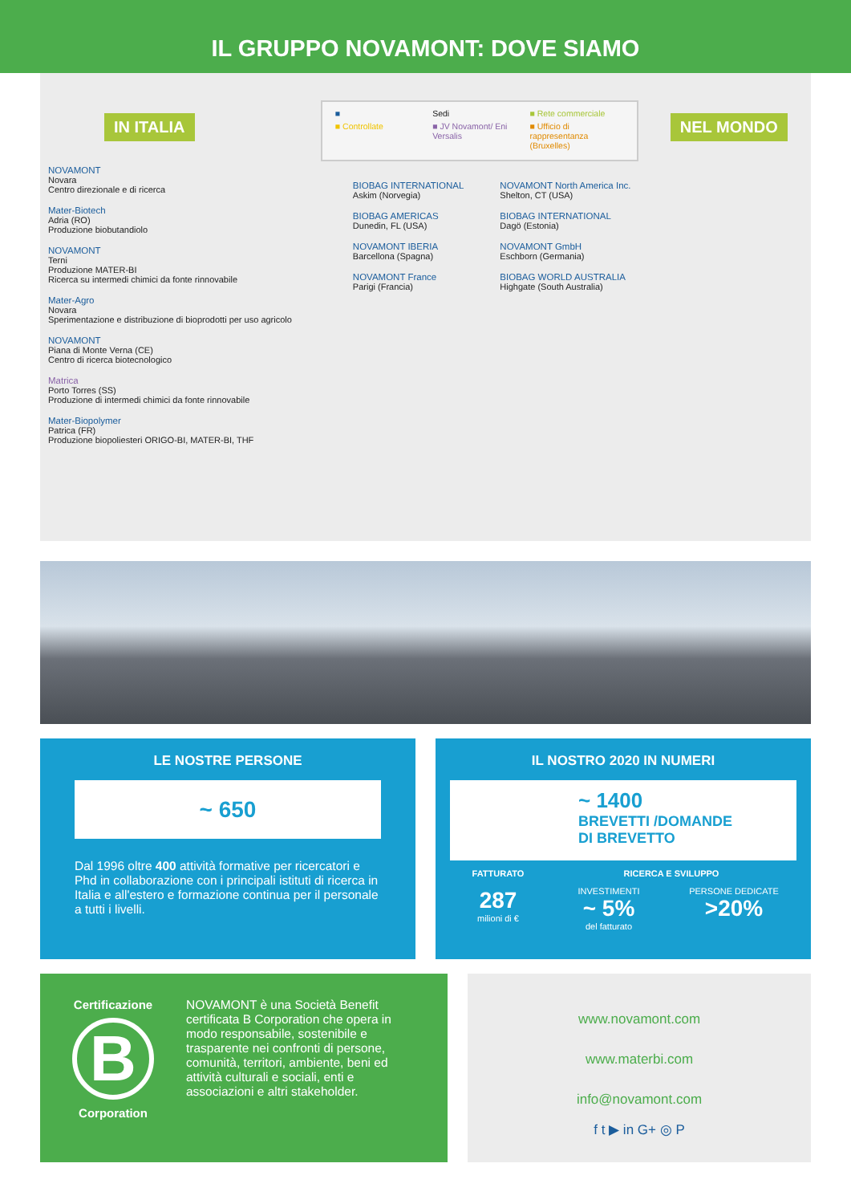IL GRUPPO NOVAMONT: DOVE SIAMO
IN ITALIA
NOVAMONT
Novara
Centro direzionale e di ricerca
Mater-Biotech
Adria (RO)
Produzione biobutandiolo
NOVAMONT
Terni
Produzione MATER-BI
Ricerca su intermedi chimici da fonte rinnovabile
Mater-Agro
Novara
Sperimentazione e distribuzione di bioprodotti per uso agricolo
NOVAMONT
Piana di Monte Verna (CE)
Centro di ricerca biotecnologico
Matrica
Porto Torres (SS)
Produzione di intermedi chimici da fonte rinnovabile
Mater-Biopolymer
Patrica (FR)
Produzione biopoliesteri ORIGO-BI, MATER-BI, THF
■ Sedi ■ Rete commerciale ■ Controllate ■ JV Novamont/ Eni Versalis ■ Ufficio di rappresentanza (Bruxelles)
BIOBAG INTERNATIONAL
Askim (Norvegia)
BIOBAG AMERICAS
Dunedin, FL (USA)
NOVAMONT IBERIA
Barcellona (Spagna)
NOVAMONT France
Parigi (Francia)
NOVAMONT North America Inc.
Shelton, CT (USA)
BIOBAG INTERNATIONAL
Dagö (Estonia)
NOVAMONT GmbH
Eschborn (Germania)
BIOBAG WORLD AUSTRALIA
Highgate (South Australia)
NEL MONDO
LE NOSTRE PERSONE
~ 650
Dal 1996 oltre 400 attività formative per ricercatori e Phd in collaborazione con i principali istituti di ricerca in Italia e all'estero e formazione continua per il personale a tutti i livelli.
IL NOSTRO 2020 IN NUMERI
~ 1400
BREVETTI /DOMANDE
DI BREVETTO
FATTURATO
287
milioni di €
RICERCA E SVILUPPO
INVESTIMENTI
~ 5%
del fatturato
PERSONE DEDICATE
>20%
Certificazione
B
Corporation
NOVAMONT è una Società Benefit certificata B Corporation che opera in modo responsabile, sostenibile e trasparente nei confronti di persone, comunità, territori, ambiente, beni ed attività culturali e sociali, enti e associazioni e altri stakeholder.
www.novamont.com
www.materbi.com
info@novamont.com
f t ▶ in G+ ◎ P